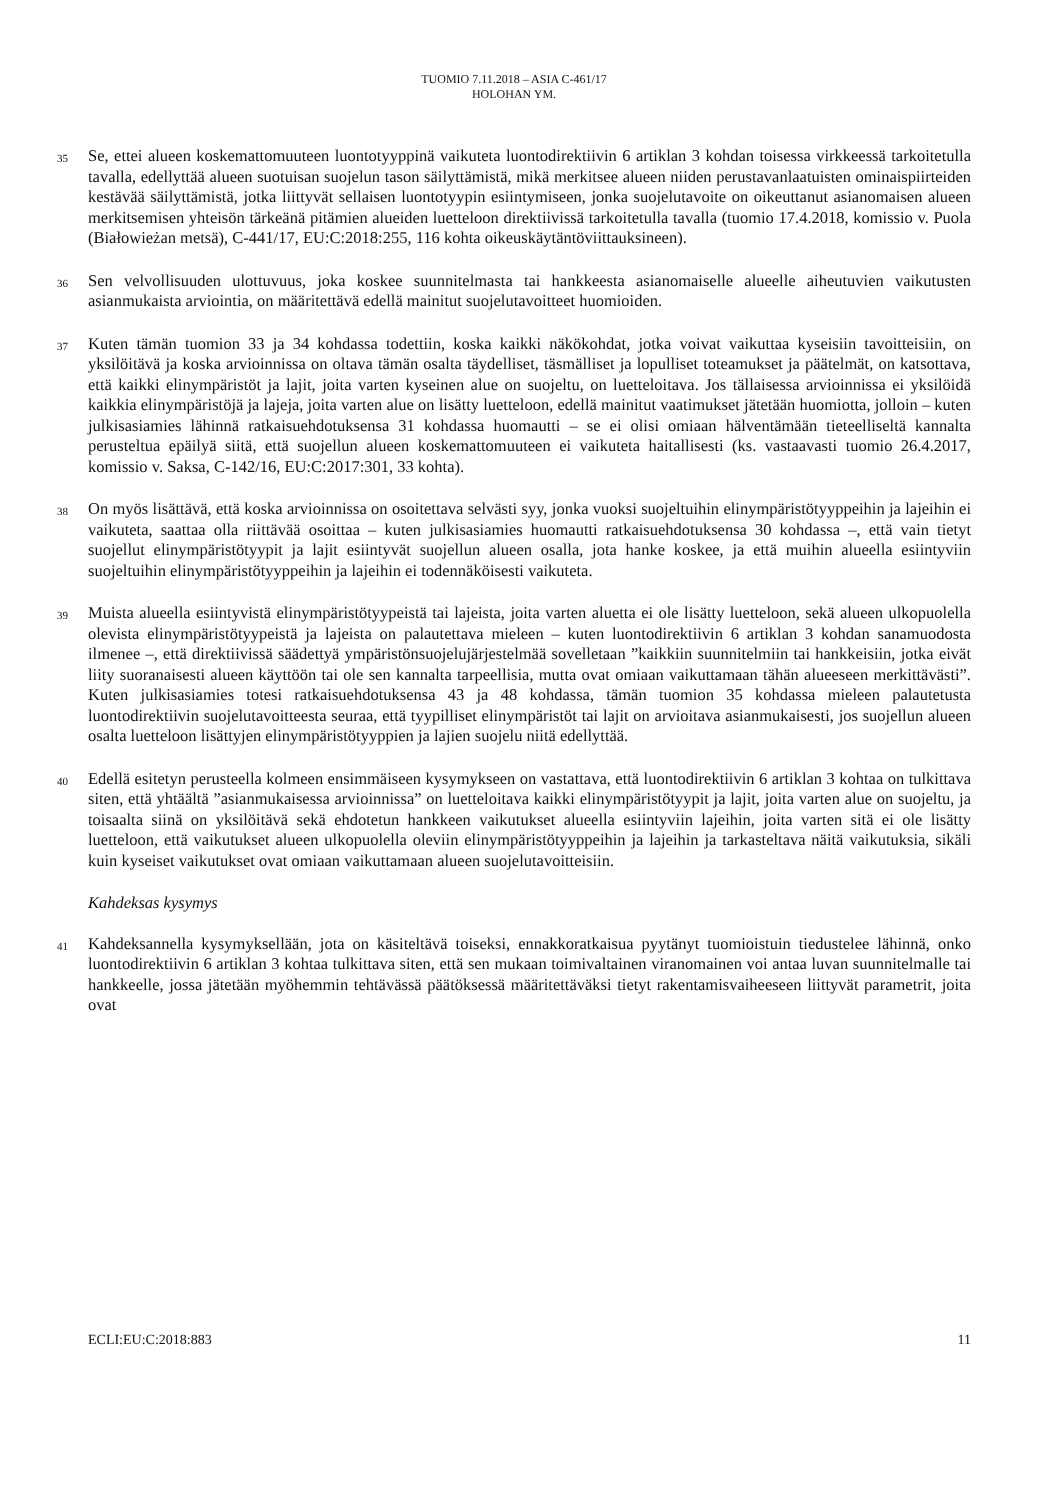TUOMIO 7.11.2018 – ASIA C-461/17
HOLOHAN YM.
35
Se, ettei alueen koskemattomuuteen luontotyyppinä vaikuteta luontodirektiivin 6 artiklan 3 kohdan toisessa virkkeessä tarkoitetulla tavalla, edellyttää alueen suotuisan suojelun tason säilyttämistä, mikä merkitsee alueen niiden perustavanlaatuisten ominaispiirteiden kestävää säilyttämistä, jotka liittyvät sellaisen luontotyypin esiintymiseen, jonka suojelutavoite on oikeuttanut asianomaisen alueen merkitsemisen yhteisön tärkeänä pitämien alueiden luetteloon direktiivissä tarkoitetulla tavalla (tuomio 17.4.2018, komissio v. Puola (Białowieżan metsä), C-441/17, EU:C:2018:255, 116 kohta oikeuskäytäntöviittauksineen).
36
Sen velvollisuuden ulottuvuus, joka koskee suunnitelmasta tai hankkeesta asianomaiselle alueelle aiheutuvien vaikutusten asianmukaista arviointia, on määritettävä edellä mainitut suojelutavoitteet huomioiden.
37
Kuten tämän tuomion 33 ja 34 kohdassa todettiin, koska kaikki näkökohdat, jotka voivat vaikuttaa kyseisiin tavoitteisiin, on yksilöitävä ja koska arvioinnissa on oltava tämän osalta täydelliset, täsmälliset ja lopulliset toteamukset ja päätelmät, on katsottava, että kaikki elinympäristöt ja lajit, joita varten kyseinen alue on suojeltu, on luetteloitava. Jos tällaisessa arvioinnissa ei yksilöidä kaikkia elinympäristöjä ja lajeja, joita varten alue on lisätty luetteloon, edellä mainitut vaatimukset jätetään huomiotta, jolloin – kuten julkisasiamies lähinnä ratkaisuehdotuksensa 31 kohdassa huomautti – se ei olisi omiaan hälventämään tieteelliseltä kannalta perusteltua epäilyä siitä, että suojellun alueen koskemattomuuteen ei vaikuteta haitallisesti (ks. vastaavasti tuomio 26.4.2017, komissio v. Saksa, C-142/16, EU:C:2017:301, 33 kohta).
38
On myös lisättävä, että koska arvioinnissa on osoitettava selvästi syy, jonka vuoksi suojeltuihin elinympäristötyyppeihin ja lajeihin ei vaikuteta, saattaa olla riittävää osoittaa – kuten julkisasiamies huomautti ratkaisuehdotuksensa 30 kohdassa –, että vain tietyt suojellut elinympäristötyypit ja lajit esiintyvät suojellun alueen osalla, jota hanke koskee, ja että muihin alueella esiintyviin suojeltuihin elinympäristötyyppeihin ja lajeihin ei todennäköisesti vaikuteta.
39
Muista alueella esiintyvistä elinympäristötyypeistä tai lajeista, joita varten aluetta ei ole lisätty luetteloon, sekä alueen ulkopuolella olevista elinympäristötyypeistä ja lajeista on palautettava mieleen – kuten luontodirektiivin 6 artiklan 3 kohdan sanamuodosta ilmenee –, että direktiivissä säädettyä ympäristönsuojelujärjestelmää sovelletaan ”kaikkiin suunnitelmiin tai hankkeisiin, jotka eivät liity suoranaisesti alueen käyttöön tai ole sen kannalta tarpeellisia, mutta ovat omiaan vaikuttamaan tähän alueeseen merkittävästi”. Kuten julkisasiamies totesi ratkaisuehdotuksensa 43 ja 48 kohdassa, tämän tuomion 35 kohdassa mieleen palautetusta luontodirektiivin suojelutavoitteesta seuraa, että tyypilliset elinympäristöt tai lajit on arvioitava asianmukaisesti, jos suojellun alueen osalta luetteloon lisättyjen elinympäristötyyppien ja lajien suojelu niitä edellyttää.
40
Edellä esitetyn perusteella kolmeen ensimmäiseen kysymykseen on vastattava, että luontodirektiivin 6 artiklan 3 kohtaa on tulkittava siten, että yhtäältä ”asianmukaisessa arvioinnissa” on luetteloitava kaikki elinympäristötyypit ja lajit, joita varten alue on suojeltu, ja toisaalta siinä on yksilöitävä sekä ehdotetun hankkeen vaikutukset alueella esiintyviin lajeihin, joita varten sitä ei ole lisätty luetteloon, että vaikutukset alueen ulkopuolella oleviin elinympäristötyyppeihin ja lajeihin ja tarkasteltava näitä vaikutuksia, sikäli kuin kyseiset vaikutukset ovat omiaan vaikuttamaan alueen suojelutavoitteisiin.
Kahdeksas kysymys
41
Kahdeksannella kysymyksellään, jota on käsiteltävä toiseksi, ennakkoratkaisua pyytänyt tuomioistuin tiedustelee lähinnä, onko luontodirektiivin 6 artiklan 3 kohtaa tulkittava siten, että sen mukaan toimivaltainen viranomainen voi antaa luvan suunnitelmalle tai hankkeelle, jossa jätetään myöhemmin tehtävässä päätöksessä määritettäväksi tietyt rakentamisvaiheeseen liittyvät parametrit, joita ovat
ECLI:EU:C:2018:883 11